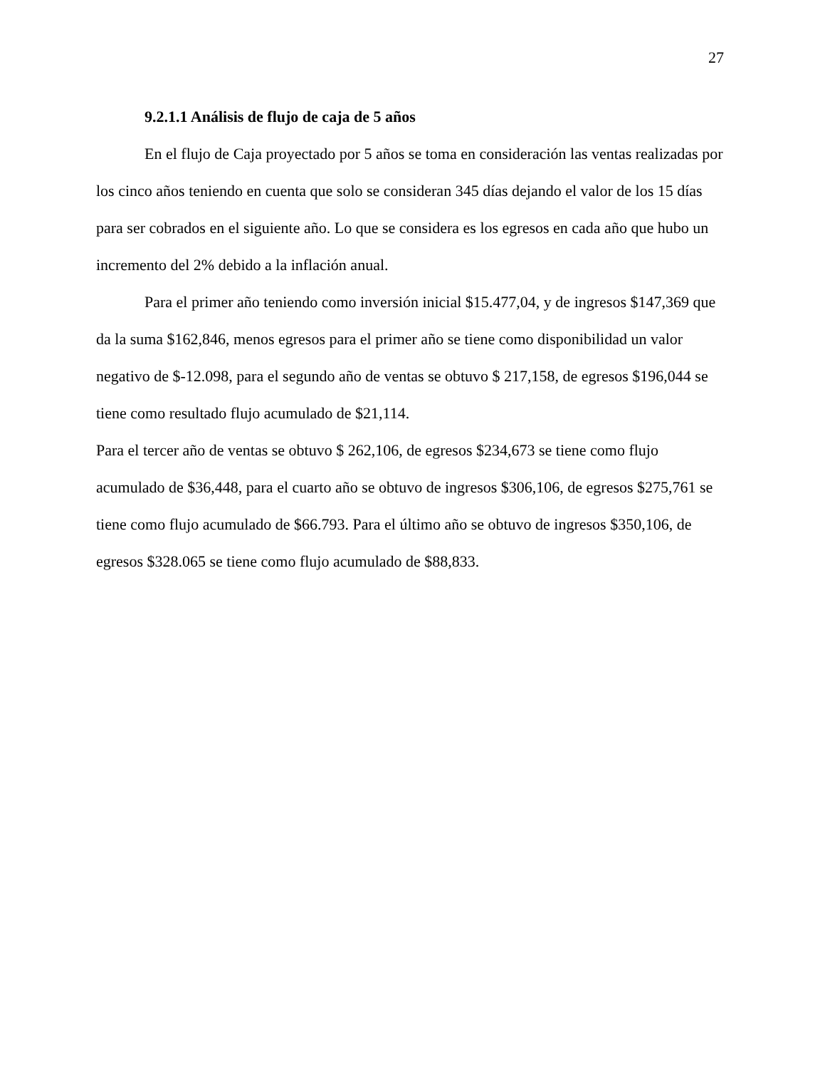27
9.2.1.1 Análisis de flujo de caja de 5 años
En el flujo de Caja proyectado por 5 años se toma en consideración las ventas realizadas por los cinco años teniendo en cuenta que solo se consideran 345 días dejando el valor de los 15 días para ser cobrados en el siguiente año. Lo que se considera es los egresos en cada año que hubo un incremento del 2% debido a la inflación anual.
Para el primer año teniendo como inversión inicial $15.477,04, y de ingresos $147,369 que da la suma $162,846, menos egresos para el primer año se tiene como disponibilidad un valor negativo de $-12.098, para el segundo año de ventas se obtuvo $ 217,158, de egresos $196,044 se tiene como resultado flujo acumulado de $21,114.
Para el tercer año de ventas se obtuvo $ 262,106, de egresos $234,673 se tiene como flujo acumulado de $36,448, para el cuarto año se obtuvo de ingresos $306,106, de egresos $275,761 se tiene como flujo acumulado de $66.793. Para el último año se obtuvo de ingresos $350,106, de egresos $328.065 se tiene como flujo acumulado de $88,833.